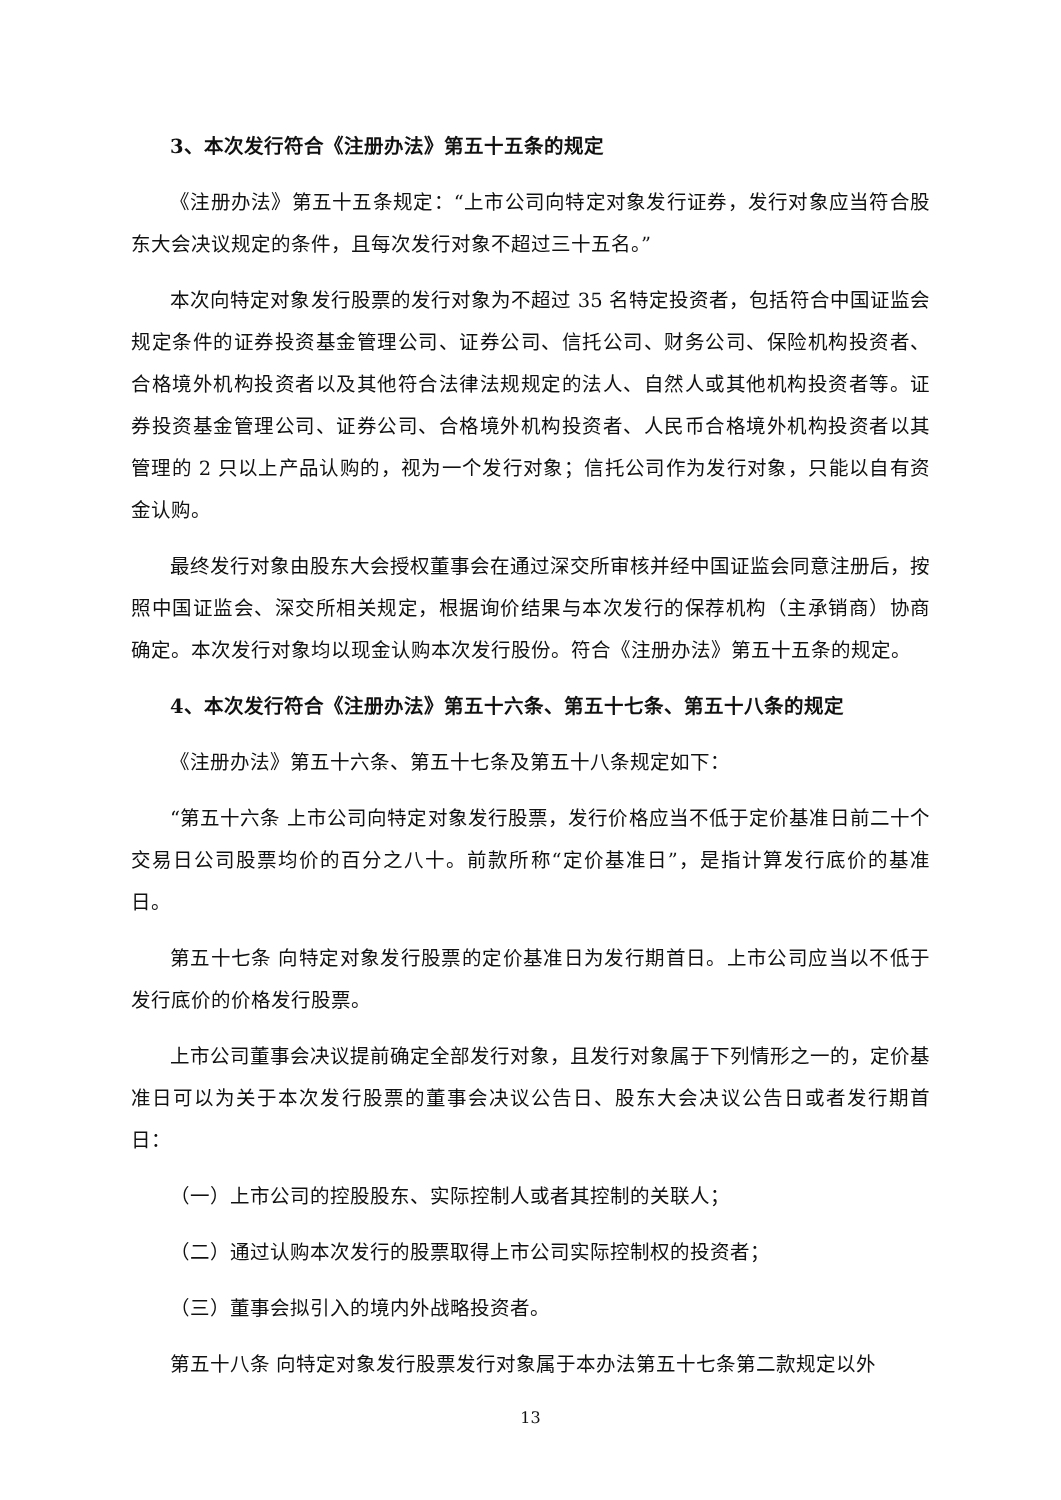3、本次发行符合《注册办法》第五十五条的规定
《注册办法》第五十五条规定：“上市公司向特定对象发行证券，发行对象应当符合股东大会决议规定的条件，且每次发行对象不超过三十五名。”
本次向特定对象发行股票的发行对象为不超过 35 名特定投资者，包括符合中国证监会规定条件的证券投资基金管理公司、证券公司、信托公司、财务公司、保险机构投资者、合格境外机构投资者以及其他符合法律法规规定的法人、自然人或其他机构投资者等。证券投资基金管理公司、证券公司、合格境外机构投资者、人民币合格境外机构投资者以其管理的 2 只以上产品认购的，视为一个发行对象；信托公司作为发行对象，只能以自有资金认购。
最终发行对象由股东大会授权董事会在通过深交所审核并经中国证监会同意注册后，按照中国证监会、深交所相关规定，根据询价结果与本次发行的保荐机构（主承销商）协商确定。本次发行对象均以现金认购本次发行股份。符合《注册办法》第五十五条的规定。
4、本次发行符合《注册办法》第五十六条、第五十七条、第五十八条的规定
《注册办法》第五十六条、第五十七条及第五十八条规定如下：
“第五十六条 上市公司向特定对象发行股票，发行价格应当不低于定价基准日前二十个交易日公司股票均价的百分之八十。前款所称“定价基准日”，是指计算发行底价的基准日。
第五十七条 向特定对象发行股票的定价基准日为发行期首日。上市公司应当以不低于发行底价的价格发行股票。
上市公司董事会决议提前确定全部发行对象，且发行对象属于下列情形之一的，定价基准日可以为关于本次发行股票的董事会决议公告日、股东大会决议公告日或者发行期首日：
（一）上市公司的控股股东、实际控制人或者其控制的关联人；
（二）通过认购本次发行的股票取得上市公司实际控制权的投资者；
（三）董事会拟引入的境内外战略投资者。
第五十八条 向特定对象发行股票发行对象属于本办法第五十七条第二款规定以外
13